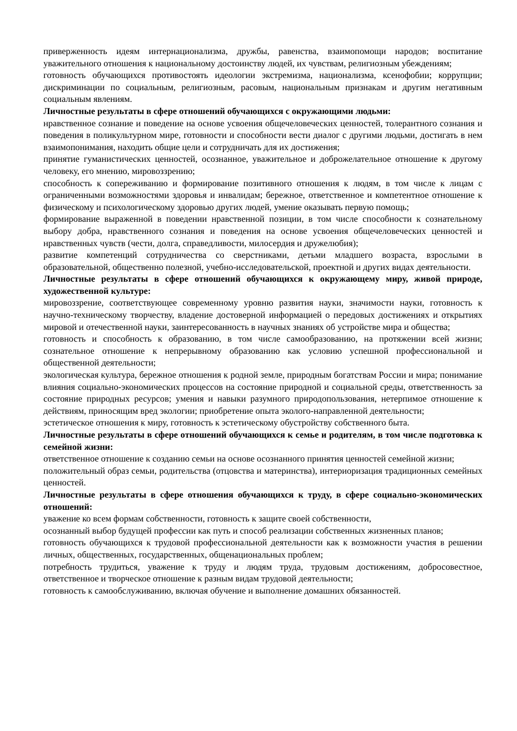приверженность идеям интернационализма, дружбы, равенства, взаимопомощи народов; воспитание уважительного отношения к национальному достоинству людей, их чувствам, религиозным убеждениям;
готовность обучающихся противостоять идеологии экстремизма, национализма, ксенофобии; коррупции; дискриминации по социальным, религиозным, расовым, национальным признакам и другим негативным социальным явлениям.
Личностные результаты в сфере отношений обучающихся с окружающими людьми:
нравственное сознание и поведение на основе усвоения общечеловеческих ценностей, толерантного сознания и поведения в поликультурном мире, готовности и способности вести диалог с другими людьми, достигать в нем взаимопонимания, находить общие цели и сотрудничать для их достижения;
принятие гуманистических ценностей, осознанное, уважительное и доброжелательное отношение к другому человеку, его мнению, мировоззрению;
способность к сопереживанию и формирование позитивного отношения к людям, в том числе к лицам с ограниченными возможностями здоровья и инвалидам; бережное, ответственное и компетентное отношение к физическому и психологическому здоровью других людей, умение оказывать первую помощь;
формирование выраженной в поведении нравственной позиции, в том числе способности к сознательному выбору добра, нравственного сознания и поведения на основе усвоения общечеловеческих ценностей и нравственных чувств (чести, долга, справедливости, милосердия и дружелюбия);
развитие компетенций сотрудничества со сверстниками, детьми младшего возраста, взрослыми в образовательной, общественно полезной, учебно-исследовательской, проектной и других видах деятельности.
Личностные результаты в сфере отношений обучающихся к окружающему миру, живой природе, художественной культуре:
мировоззрение, соответствующее современному уровню развития науки, значимости науки, готовность к научно-техническому творчеству, владение достоверной информацией о передовых достижениях и открытиях мировой и отечественной науки, заинтересованность в научных знаниях об устройстве мира и общества;
готовность и способность к образованию, в том числе самообразованию, на протяжении всей жизни; сознательное отношение к непрерывному образованию как условию успешной профессиональной и общественной деятельности;
экологическая культура, бережное отношения к родной земле, природным богатствам России и мира; понимание влияния социально-экономических процессов на состояние природной и социальной среды, ответственность за состояние природных ресурсов; умения и навыки разумного природопользования, нетерпимое отношение к действиям, приносящим вред экологии; приобретение опыта эколого-направленной деятельности;
эстетическое отношения к миру, готовность к эстетическому обустройству собственного быта.
Личностные результаты в сфере отношений обучающихся к семье и родителям, в том числе подготовка к семейной жизни:
ответственное отношение к созданию семьи на основе осознанного принятия ценностей семейной жизни;
положительный образ семьи, родительства (отцовства и материнства), интериоризация традиционных семейных ценностей.
Личностные результаты в сфере отношения обучающихся к труду, в сфере социально-экономических отношений:
уважение ко всем формам собственности, готовность к защите своей собственности,
осознанный выбор будущей профессии как путь и способ реализации собственных жизненных планов;
готовность обучающихся к трудовой профессиональной деятельности как к возможности участия в решении личных, общественных, государственных, общенациональных проблем;
потребность трудиться, уважение к труду и людям труда, трудовым достижениям, добросовестное, ответственное и творческое отношение к разным видам трудовой деятельности;
готовность к самообслуживанию, включая обучение и выполнение домашних обязанностей.